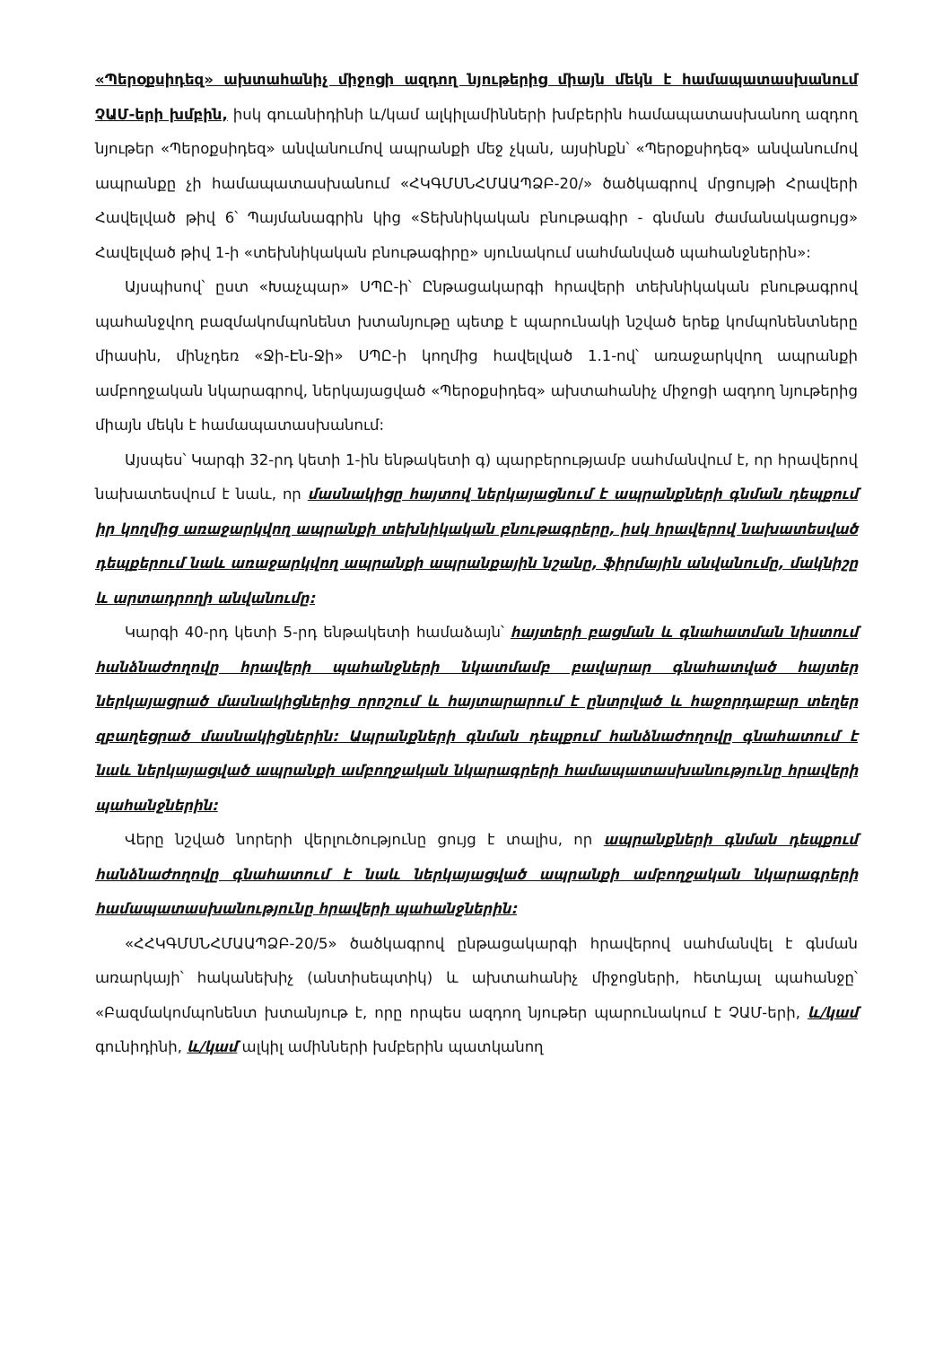«Պերօքսիդեզ» ախտահանիչ միջոցի ազդող նյութերից միայն մեկն է համապատասխանում ՉԱՄ-երի խմբին, իսկ գուանիդինի և/կամ ալկիլամինների խմբերին համապատասխանող ազդող նյութեր «Պերօքսիդեզ» անվանումով ապրանքի մեջ չկան, այսինքն՝ «Պերօքսիդեզ» անվանումով ապրանքը չի համապատասխանում «ՀԿԳՄՍՆՀՄԱԱՊՁԲ-20/» ծածկագրով մրցույթի Հրավերի Հավելված թիվ 6՝ Պայմանագրին կից «Տեխնիկական բնութագիր - գնման ժամանակացույց» Հավելված թիվ 1-ի «տեխնիկական բնութագիրը» սյունակում սահմանված պահանջներին»:
Այսպիսով՝ ըստ «Խաչպար» ՍՊԸ-ի՝ Ընթացակարգի հրավերի տեխնիկական բնութագրով պահանջվող բազմակոմպոնենտ խտանյութը պետք է պարունակի նշված երեք կոմպոնենտները միասին, մինչդեռ «Ջի-Էն-Ջի» ՍՊԸ-ի կողմից հավելված 1.1-ով՝ առաջարկվող ապրանքի ամբողջական նկարագրով, ներկայացված «Պերօքսիդեզ» ախտահանիչ միջոցի ազդող նյութերից միայն մեկն է համապատասխանում:
Այսպես՝ Կարգի 32-րդ կետի 1-ին ենթակետի գ) պարբերությամբ սահմանվում է, որ հրավերով նախատեսվում է նաև, որ մասնակիցը հայտով ներկայացնում է ապրանքների գնման դեպքում իր կողմից առաջարկվող ապրանքի տեխնիկական բնութագրերը, իսկ հրավերով նախատեսված դեպքերում նաև առաջարկվող ապրանքի ապրանքային նշանը, ֆիրմային անվանումը, մակնիշը և արտադրողի անվանումը:
Կարգի 40-րդ կետի 5-րդ ենթակետի համաձայն՝ հայտերի բացման և գնահատման նիստում հանձնաժողովը հրավերի պահանջների նկատմամբ բավարար գնահատված հայտեր ներկայացրած մասնակիցներից որոշում և հայտարարում է ընտրված և հաջորդաբար տեղեր զբաղեցրած մասնակիցներին: Ապրանքների գնման դեպքում հանձնաժողովը գնահատում է նաև ներկայացված ապրանքի ամբողջական նկարագրերի համապատասխանությունը հրավերի պահանջներին:
Վերը նշված նորերի վերլուծությունը ցույց է տալիս, որ ապրանքների գնման դեպքում հանձնաժողովը գնահատում է նաև ներկայացված ապրանքի ամբողջական նկարագրերի համապատասխանությունը հրավերի պահանջներին:
«ՀՀԿԳՄՍՆՀՄԱԱՊՁԲ-20/5» ծածկագրով ընթացակարգի հրավերով սահմանվել է գնման առարկայի՝ հականեխիչ (անտիսեպտիկ) և ախտահանիչ միջոցների, հետևյալ պահանջը՝ «Բազմակոմպոնենտ խտանյութ է, որը որպես ազդող նյութեր պարունակում է ՉԱՄ-երի, և/կամ գունիդինի, և/կամ ալկիլ ամինների խմբերին պատկանող